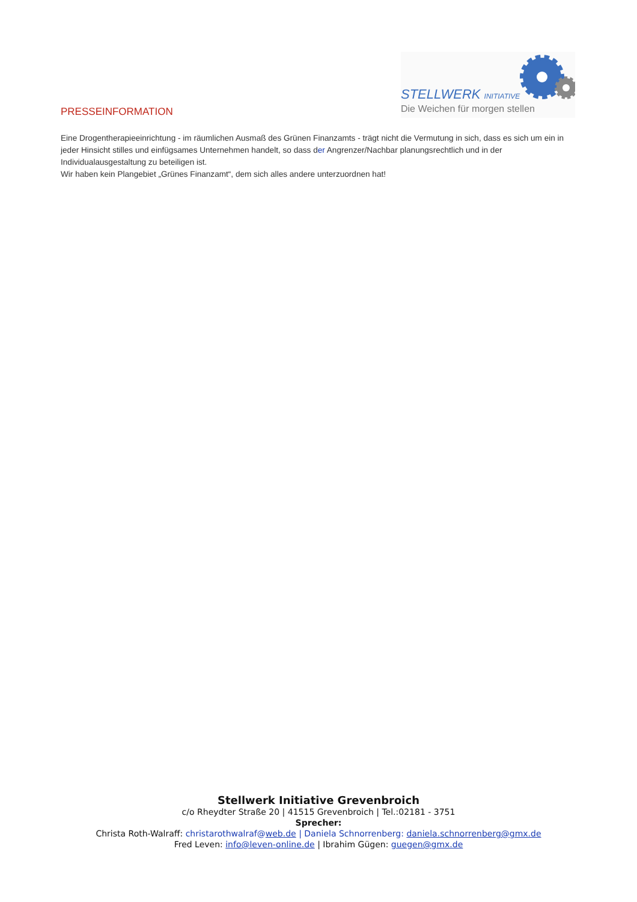PRESSEINFORMATION
STELLWERK INITIATIVE
Die Weichen für morgen stellen
Eine Drogentherapieeinrichtung - im räumlichen Ausmaß des Grünen Finanzamts - trägt nicht die Vermutung in sich, dass es sich um ein in jeder Hinsicht stilles und einfügsames Unternehmen handelt, so dass der Angrenzer/Nachbar planungsrechtlich und in der Individualausgestaltung zu beteiligen ist.
Wir haben kein Plangebiet „Grünes Finanzamt“, dem sich alles andere unterzuordnen hat!
Stellwerk Initiative Grevenbroich
c/o Rheydter Straße 20 | 41515 Grevenbroich | Tel.:02181 - 3751
Sprecher:
Christa Roth-Walraff: christarothwalraf@web.de | Daniela Schnorrenberg: daniela.schnorrenberg@gmx.de
Fred Leven: info@leven-online.de | Ibrahim Gügen: guegen@gmx.de